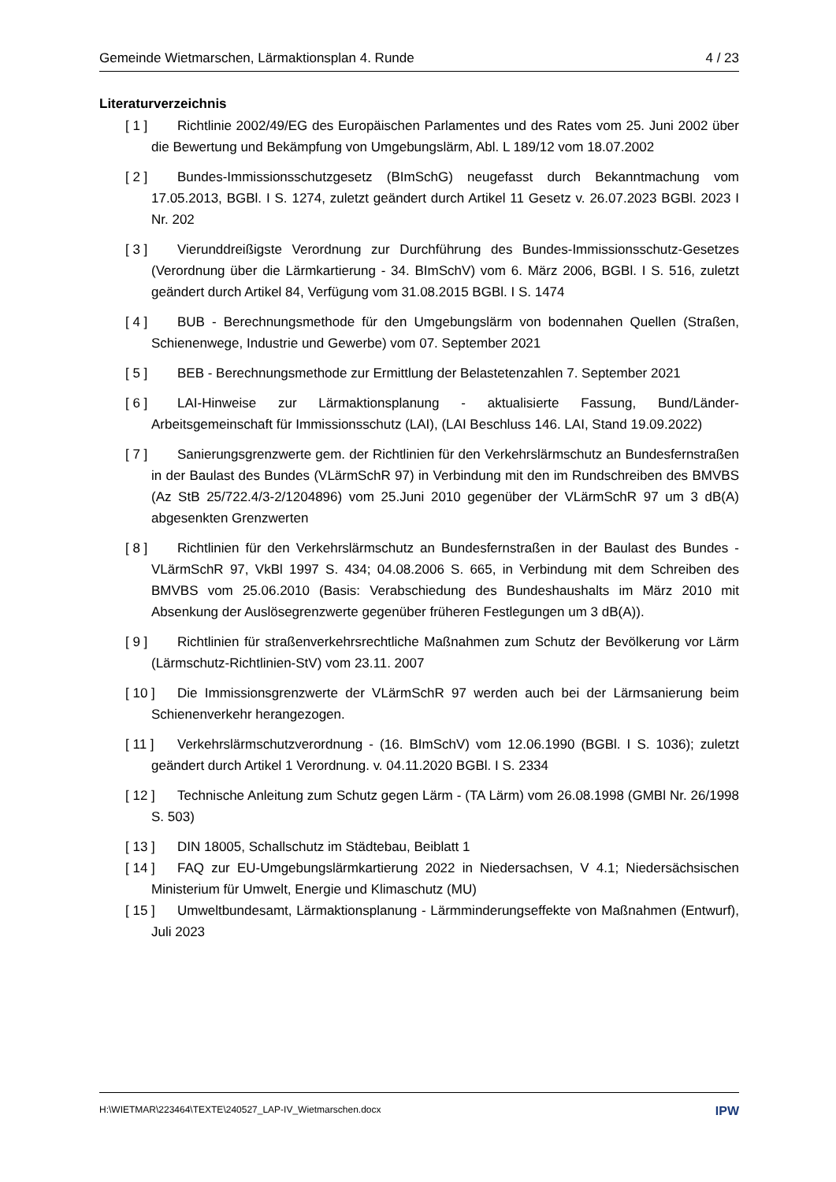Gemeinde Wietmarschen, Lärmaktionsplan 4. Runde 4 / 23
Literaturverzeichnis
[ 1 ] Richtlinie 2002/49/EG des Europäischen Parlamentes und des Rates vom 25. Juni 2002 über die Bewertung und Bekämpfung von Umgebungslärm, Abl. L 189/12 vom 18.07.2002
[ 2 ] Bundes-Immissionsschutzgesetz (BImSchG) neugefasst durch Bekanntmachung vom 17.05.2013, BGBl. I S. 1274, zuletzt geändert durch Artikel 11 Gesetz v. 26.07.2023 BGBl. 2023 I Nr. 202
[ 3 ] Vierunddreißigste Verordnung zur Durchführung des Bundes-Immissionsschutz-Gesetzes (Verordnung über die Lärmkartierung - 34. BImSchV) vom 6. März 2006, BGBl. I S. 516, zuletzt geändert durch Artikel 84, Verfügung vom 31.08.2015 BGBl. I S. 1474
[ 4 ] BUB - Berechnungsmethode für den Umgebungslärm von bodennahen Quellen (Straßen, Schienenwege, Industrie und Gewerbe) vom 07. September 2021
[ 5 ] BEB - Berechnungsmethode zur Ermittlung der Belastetenzahlen 7. September 2021
[ 6 ] LAI-Hinweise zur Lärmaktionsplanung - aktualisierte Fassung, Bund/Länder-Arbeitsgemeinschaft für Immissionsschutz (LAI), (LAI Beschluss 146. LAI, Stand 19.09.2022)
[ 7 ] Sanierungsgrenzwerte gem. der Richtlinien für den Verkehrslärmschutz an Bundesfernstraßen in der Baulast des Bundes (VLärmSchR 97) in Verbindung mit den im Rundschreiben des BMVBS (Az StB 25/722.4/3-2/1204896) vom 25.Juni 2010 gegenüber der VLärmSchR 97 um 3 dB(A) abgesenkten Grenzwerten
[ 8 ] Richtlinien für den Verkehrslärmschutz an Bundesfernstraßen in der Baulast des Bundes - VLärmSchR 97, VkBl 1997 S. 434; 04.08.2006 S. 665, in Verbindung mit dem Schreiben des BMVBS vom 25.06.2010 (Basis: Verabschiedung des Bundeshaushalts im März 2010 mit Absenkung der Auslösegrenzwerte gegenüber früheren Festlegungen um 3 dB(A)).
[ 9 ] Richtlinien für straßenverkehrsrechtliche Maßnahmen zum Schutz der Bevölkerung vor Lärm (Lärmschutz-Richtlinien-StV) vom 23.11. 2007
[ 10 ] Die Immissionsgrenzwerte der VLärmSchR 97 werden auch bei der Lärmsanierung beim Schienenverkehr herangezogen.
[ 11 ] Verkehrslärmschutzverordnung - (16. BImSchV) vom 12.06.1990 (BGBl. I S. 1036); zuletzt geändert durch Artikel 1 Verordnung. v. 04.11.2020 BGBl. I S. 2334
[ 12 ] Technische Anleitung zum Schutz gegen Lärm - (TA Lärm) vom 26.08.1998 (GMBl Nr. 26/1998 S. 503)
[ 13 ] DIN 18005, Schallschutz im Städtebau, Beiblatt 1
[ 14 ] FAQ zur EU-Umgebungslärmkartierung 2022 in Niedersachsen, V 4.1; Niedersächsischen Ministerium für Umwelt, Energie und Klimaschutz (MU)
[ 15 ] Umweltbundesamt, Lärmaktionsplanung - Lärmminderungseffekte von Maßnahmen (Entwurf), Juli 2023
H:\WIETMAR\223464\TEXTE\240527_LAP-IV_Wietmarschen.docx IPW